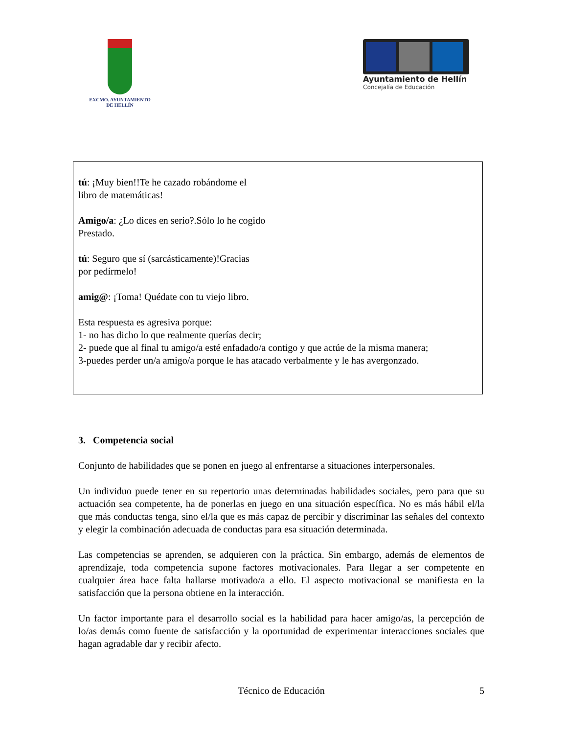EXCMO. AYUNTAMIENTO
DE HELLÍN
Ayuntamiento de Hellín
Concejalía de Educación
tú: ¡Muy bien!!Te he cazado robándome el
libro de matemáticas!
Amigo/a: ¿Lo dices en serio?.Sólo lo he cogido
Prestado.
tú: Seguro que sí (sarcásticamente)!Gracias
por pedírmelo!
amig@: ¡Toma! Quédate con tu viejo libro.
Esta respuesta es agresiva porque:
1- no has dicho lo que realmente querías decir;
2- puede que al final tu amigo/a esté enfadado/a contigo y que actúe de la misma manera;
3-puedes perder un/a amigo/a porque le has atacado verbalmente y le has avergonzado.
3. Competencia social
Conjunto de habilidades que se ponen en juego al enfrentarse a situaciones interpersonales.
Un individuo puede tener en su repertorio unas determinadas habilidades sociales, pero para que su actuación sea competente, ha de ponerlas en juego en una situación específica. No es más hábil el/la que más conductas tenga, sino el/la que es más capaz de percibir y discriminar las señales del contexto y elegir la combinación adecuada de conductas para esa situación determinada.
Las competencias se aprenden, se adquieren con la práctica. Sin embargo, además de elementos de aprendizaje, toda competencia supone factores motivacionales. Para llegar a ser competente en cualquier área hace falta hallarse motivado/a a ello. El aspecto motivacional se manifiesta en la satisfacción que la persona obtiene en la interacción.
Un factor importante para el desarrollo social es la habilidad para hacer amigo/as, la percepción de lo/as demás como fuente de satisfacción y la oportunidad de experimentar interacciones sociales que hagan agradable dar y recibir afecto.
Técnico de Educación 5